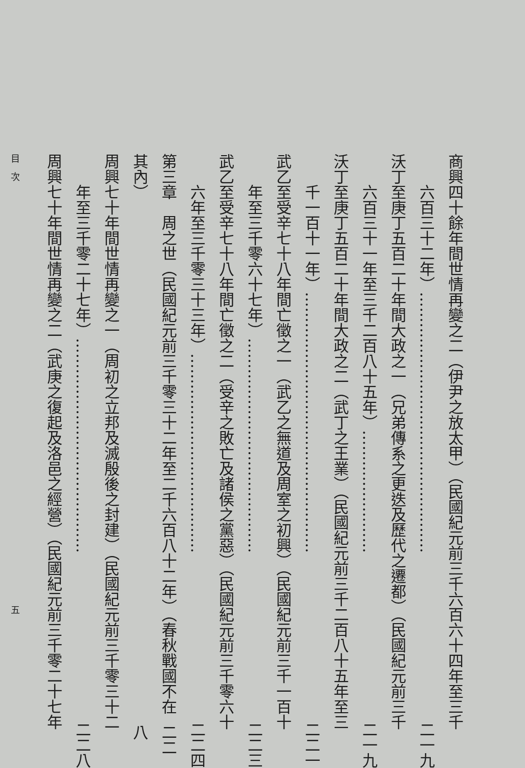商興四十餘年間世情再變之二（伊尹之放太甲）（民國紀元前三千六百六十四年至三千
六百三十二年）…………………………………………… 二一九
沃丁至庚丁五百二十年間大政之一（兄弟傳系之更迭及歷代之遷都）（民國紀元前三千
六百三十一年至三千二百八十五年）…………………… 二一九
沃丁至庚丁五百二十年間大政之二（武丁之王業）（民國紀元前三千二百八十五年至三
千一百十一年）…………………………………………… 二二一
武乙至受辛七十八年間亡徵之一（武乙之無道及周室之初興）（民國紀元前三千一百十
年至三千零六十七年）…………………………………… 二二三
武乙至受辛七十八年間亡徵之二（受辛之敗亡及諸侯之黨惡）（民國紀元前三千零六十
六年至三千零三十三年）………………………………… 二二四
第三章　周之世（民國紀元前三千零三十二年至二千六百八十二年）（春秋戰國不在其內） 二二八
周興七十年間世情再變之一（周初之立邦及滅殷後之封建）（民國紀元前三千零三十二
年至三千零二十七年）…………………………………… 二二八
周興七十年間世情再變之二（武庚之復起及洛邑之經營）（民國紀元前三千零二十七年
目　次 五